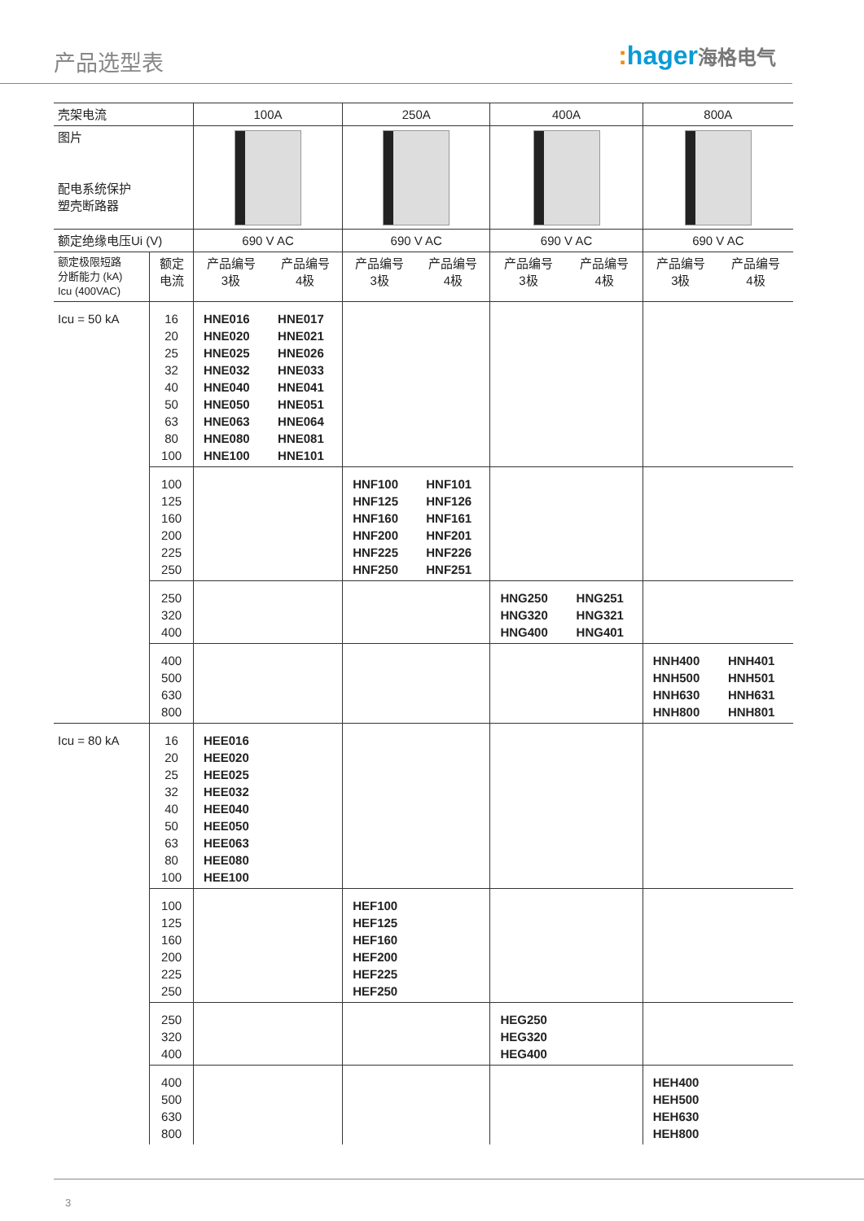产品选型表 : hager海格电气
| 壳架电流 | | 100A | | 250A | | 400A | | 800A | |
| --- | --- | --- | --- | --- | --- | --- | --- | --- | --- |
| 图片 配电系统保护 塑壳断路器 | | | | | | | | | |
| 额定绝缘电压Ui (V) | | 690 V AC | | 690 V AC | | 690 V AC | | 690 V AC | |
| 额定极限短路 分断能力 (kA) Icu (400VAC) | 额定 电流 | 产品编号 3极 | 产品编号 4极 | 产品编号 3极 | 产品编号 4极 | 产品编号 3极 | 产品编号 4极 | 产品编号 3极 | 产品编号 4极 |
| Icu = 50 kA | 16 20 25 32 40 50 63 80 100 | HNE016 HNE020 HNE025 HNE032 HNE040 HNE050 HNE063 HNE080 HNE100 | HNE017 HNE021 HNE026 HNE033 HNE041 HNE051 HNE064 HNE081 HNE101 | | | | | | |
| | 100 125 160 200 225 250 | | | HNF100 HNF125 HNF160 HNF200 HNF225 HNF250 | HNF101 HNF126 HNF161 HNF201 HNF226 HNF251 | | | | |
| | 250 320 400 | | | | | HNG250 HNG320 HNG400 | HNG251 HNG321 HNG401 | | |
| | 400 500 630 800 | | | | | | | HNH400 HNH500 HNH630 HNH800 | HNH401 HNH501 HNH631 HNH801 |
| Icu = 80 kA | 16 20 25 32 40 50 63 80 100 | HEE016 HEE020 HEE025 HEE032 HEE040 HEE050 HEE063 HEE080 HEE100 | | | | | | | |
| | 100 125 160 200 225 250 | | | HEF100 HEF125 HEF160 HEF200 HEF225 HEF250 | | | | | |
| | 250 320 400 | | | | | HEG250 HEG320 HEG400 | | | |
| | 400 500 630 800 | | | | | | | HEH400 HEH500 HEH630 HEH800 | |
3